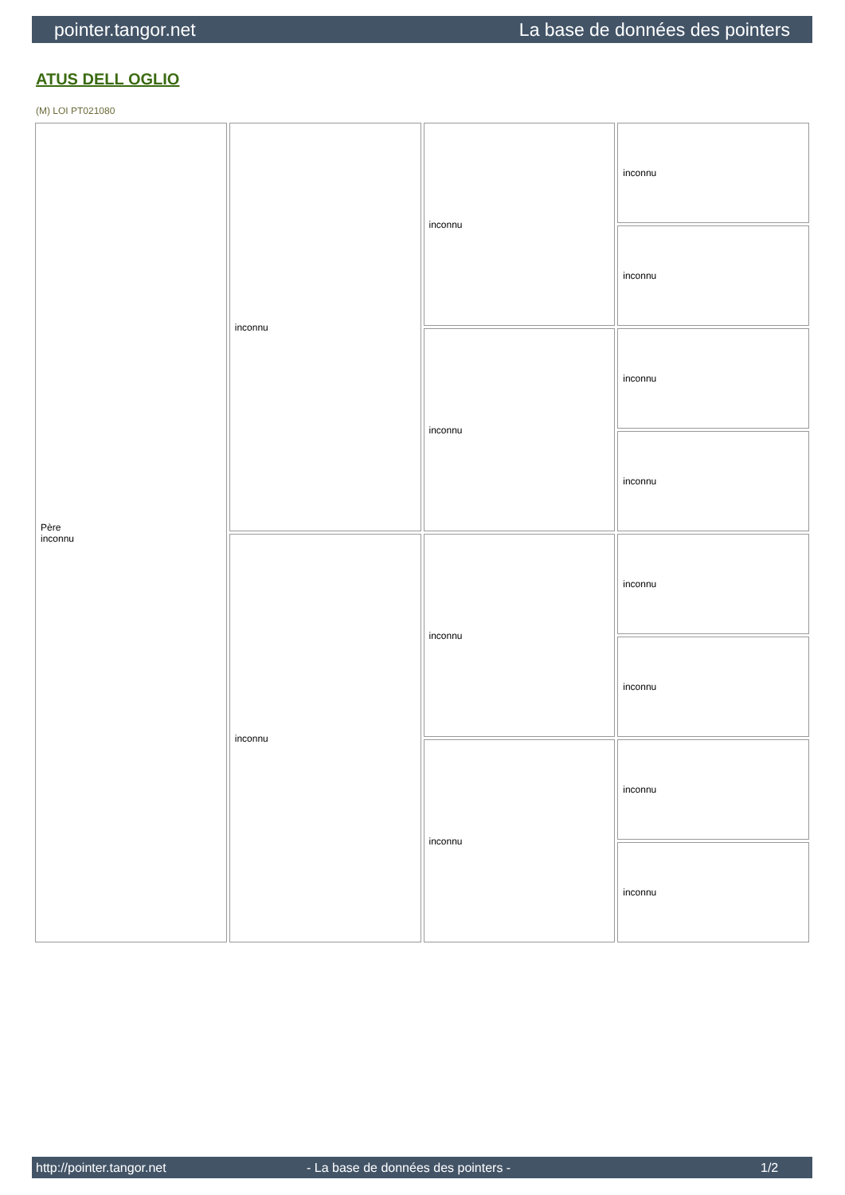pointer.tangor.net La base de données des pointers
ATUS DELL OGLIO
(M) LOI PT021080
| Père inconnu | inconnu | inconnu | inconnu |
| | | | inconnu |
| | | inconnu | inconnu |
| | | | inconnu |
| | inconnu | inconnu | inconnu |
| | | | inconnu |
| | | inconnu | inconnu |
| | | | inconnu |
http://pointer.tangor.net - La base de données des pointers - 1/2